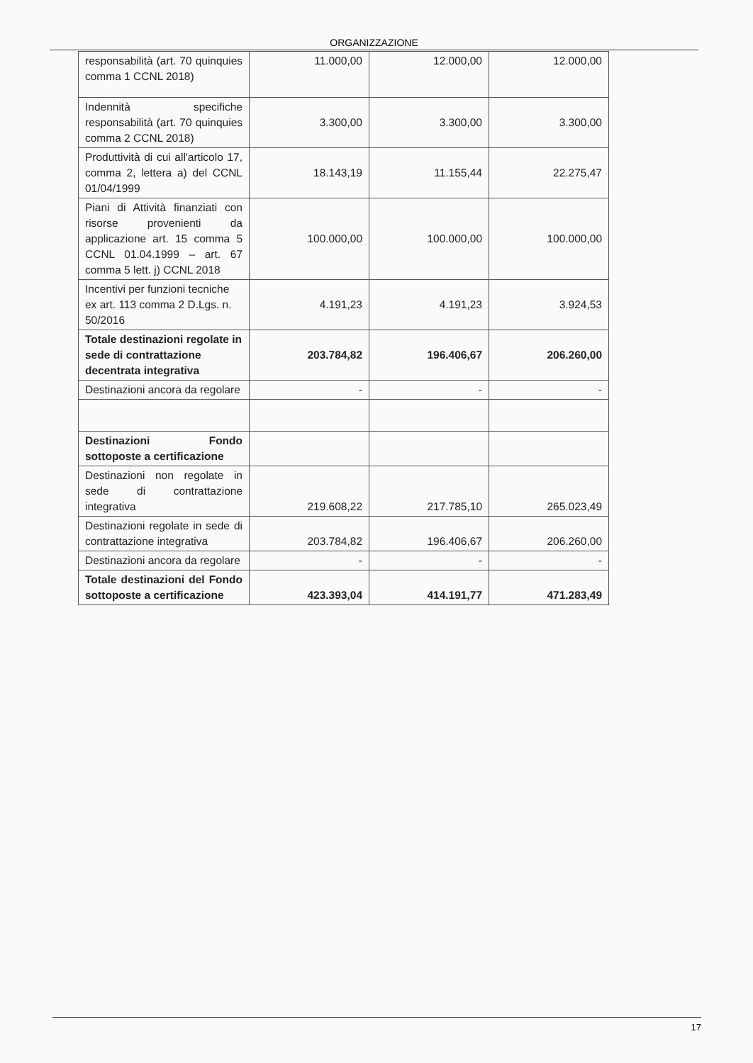ORGANIZZAZIONE
| responsabilità (art. 70 quinquies comma 1 CCNL 2018) | 11.000,00 | 12.000,00 | 12.000,00 |
| Indennità specifiche responsabilità (art. 70 quinquies comma 2 CCNL 2018) | 3.300,00 | 3.300,00 | 3.300,00 |
| Produttività di cui all'articolo 17, comma 2, lettera a) del CCNL 01/04/1999 | 18.143,19 | 11.155,44 | 22.275,47 |
| Piani di Attività finanziati con risorse provenienti da applicazione art. 15 comma 5 CCNL 01.04.1999 – art. 67 comma 5 lett. j) CCNL 2018 | 100.000,00 | 100.000,00 | 100.000,00 |
| Incentivi per funzioni tecniche ex art. 113 comma 2 D.Lgs. n. 50/2016 | 4.191,23 | 4.191,23 | 3.924,53 |
| Totale destinazioni regolate in sede di contrattazione decentrata integrativa | 203.784,82 | 196.406,67 | 206.260,00 |
| Destinazioni ancora da regolare | - | - | - |
| Destinazioni Fondo sottoposte a certificazione | | | |
| Destinazioni non regolate in sede di contrattazione integrativa | 219.608,22 | 217.785,10 | 265.023,49 |
| Destinazioni regolate in sede di contrattazione integrativa | 203.784,82 | 196.406,67 | 206.260,00 |
| Destinazioni ancora da regolare | - | - | - |
| Totale destinazioni del Fondo sottoposte a certificazione | 423.393,04 | 414.191,77 | 471.283,49 |
17